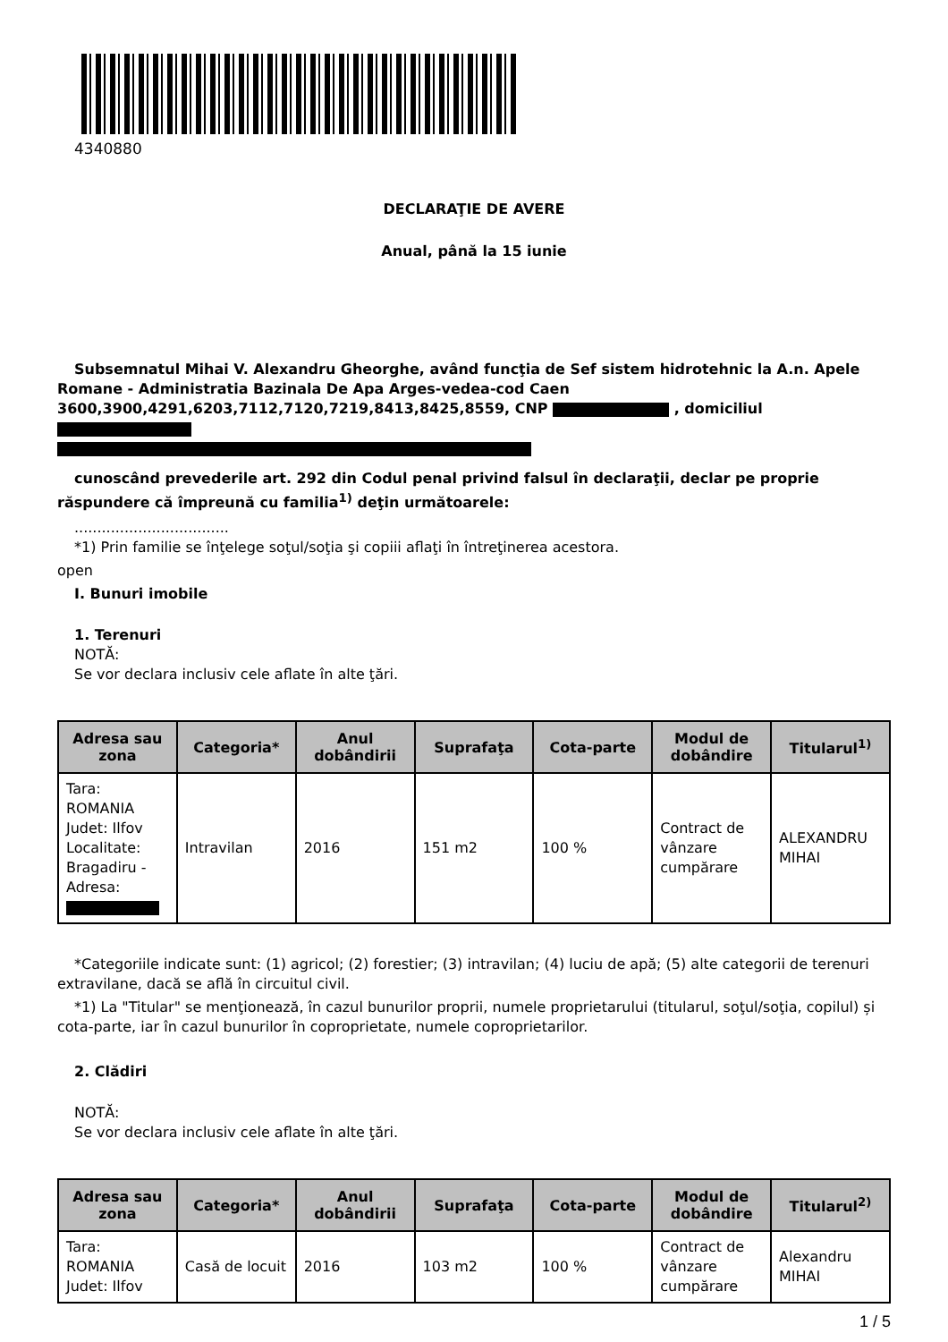4340880
DECLARAŢIE DE AVERE
Anual, până la 15 iunie
Subsemnatul Mihai V. Alexandru Gheorghe, având funcţia de Sef sistem hidrotehnic la A.n. Apele Romane - Administratia Bazinala De Apa Arges-vedea-cod Caen 3600,3900,4291,6203,7112,7120,7219,8413,8425,8559, CNP , domiciliul
cunoscând prevederile art. 292 din Codul penal privind falsul în declaraţii, declar pe proprie răspundere că împreună cu familia<sup>1)</sup> deţin următoarele:
..................................
*1) Prin familie se înţelege soţul/soţia şi copiii aflaţi în întreţinerea acestora.
open
I. Bunuri imobile
1. Terenuri
NOTĂ:
Se vor declara inclusiv cele aflate în alte ţări.
| Adresa sau zona | Categoria* | Anul dobândirii | Suprafaţa | Cota-parte | Modul de dobândire | Titularul<sup>1)</sup> |
| --- | --- | --- | --- | --- | --- | --- |
| Tara: ROMANIA Judet: Ilfov Localitate: Bragadiru - Adresa: | Intravilan | 2016 | 151 m2 | 100 % | Contract de vânzare cumpărare | ALEXANDRU MIHAI |
*Categoriile indicate sunt: (1) agricol; (2) forestier; (3) intravilan; (4) luciu de apă; (5) alte categorii de terenuri extravilane, dacă se află în circuitul civil.
*1) La "Titular" se menţionează, în cazul bunurilor proprii, numele proprietarului (titularul, soţul/soţia, copilul) și cota-parte, iar în cazul bunurilor în coproprietate, numele coproprietarilor.
2. Clădiri
NOTĂ:
Se vor declara inclusiv cele aflate în alte ţări.
| Adresa sau zona | Categoria* | Anul dobândirii | Suprafaţa | Cota-parte | Modul de dobândire | Titularul<sup>2)</sup> |
| --- | --- | --- | --- | --- | --- | --- |
| Tara: ROMANIA Judet: Ilfov | Casă de locuit | 2016 | 103 m2 | 100 % | Contract de vânzare cumpărare | Alexandru MIHAI |
1 / 5